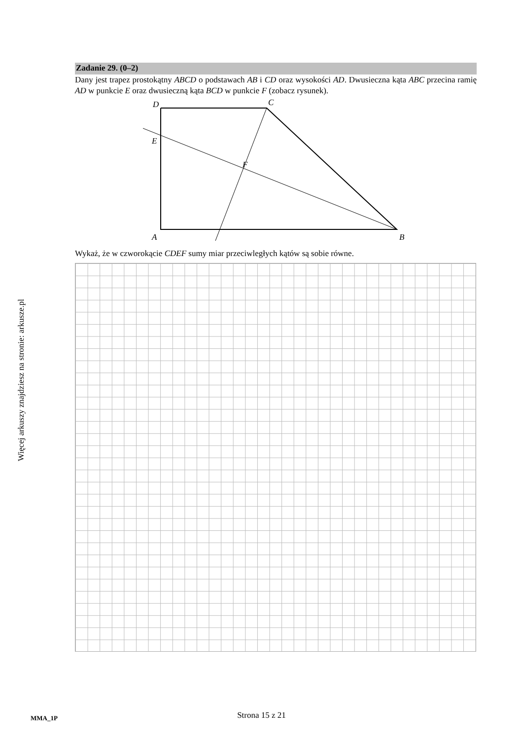Więcej arkuszy znajdziesz na stronie: arkusze.pl
Zadanie 29. (0–2)
Dany jest trapez prostokątny ABCD o podstawach AB i CD oraz wysokości AD. Dwusieczna kąta ABC przecina ramię AD w punkcie E oraz dwusieczną kąta BCD w punkcie F (zobacz rysunek).
D
C
E
F
A
B
Wykaż, że w czworokącie CDEF sumy miar przeciwległych kątów są sobie równe.
MMA_1P
Strona 15 z 21